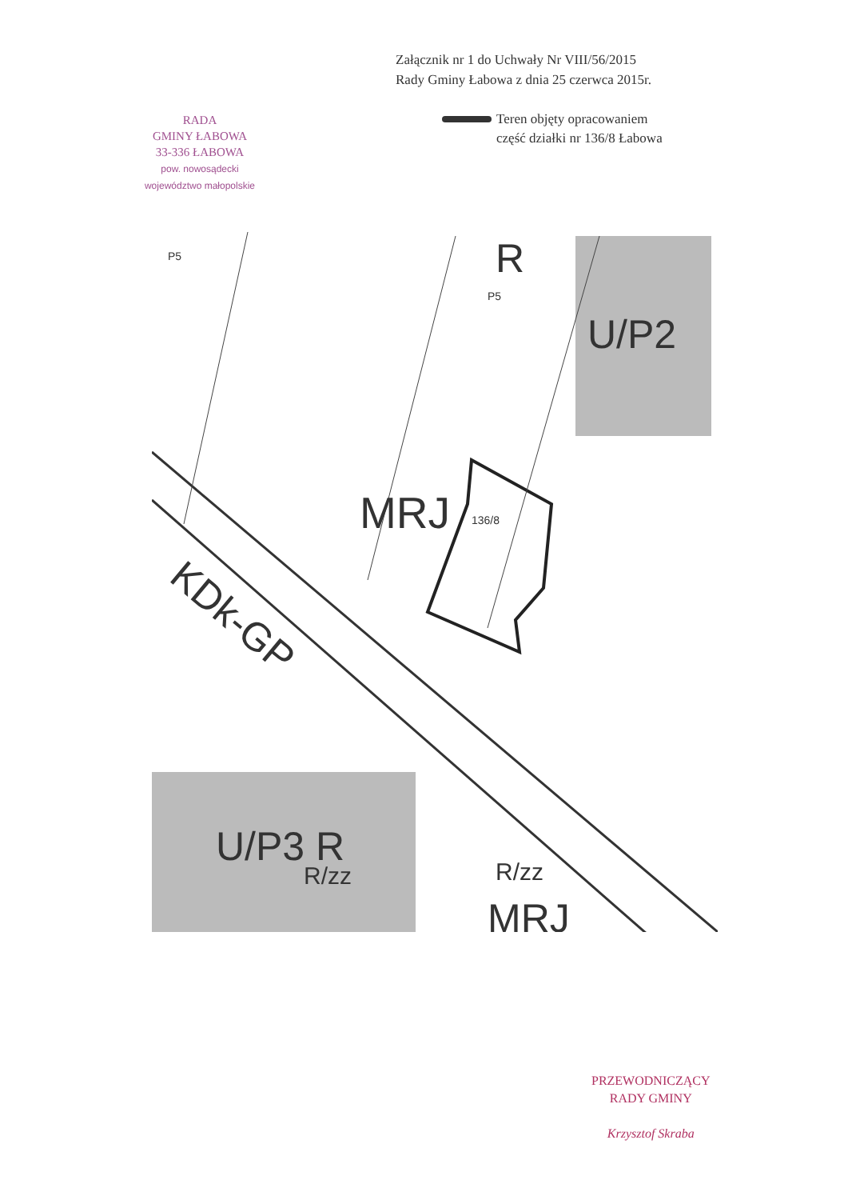Załącznik nr 1 do Uchwały Nr VIII/56/2015
Rady Gminy Łabowa z dnia 25 czerwca 2015r.
RADA
GMINY ŁABOWA
33-336 ŁABOWA
pow. nowosądecki
województwo małopolskie
Teren objęty opracowaniem
część działki nr 136/8 Łabowa
R
U/P2
MRJ
136/8
KDk-GP
U/P3 R
MRJ
R/zz
R/zz
P5
P5
PRZEWODNICZĄCY
RADY GMINY
Krzysztof Skraba